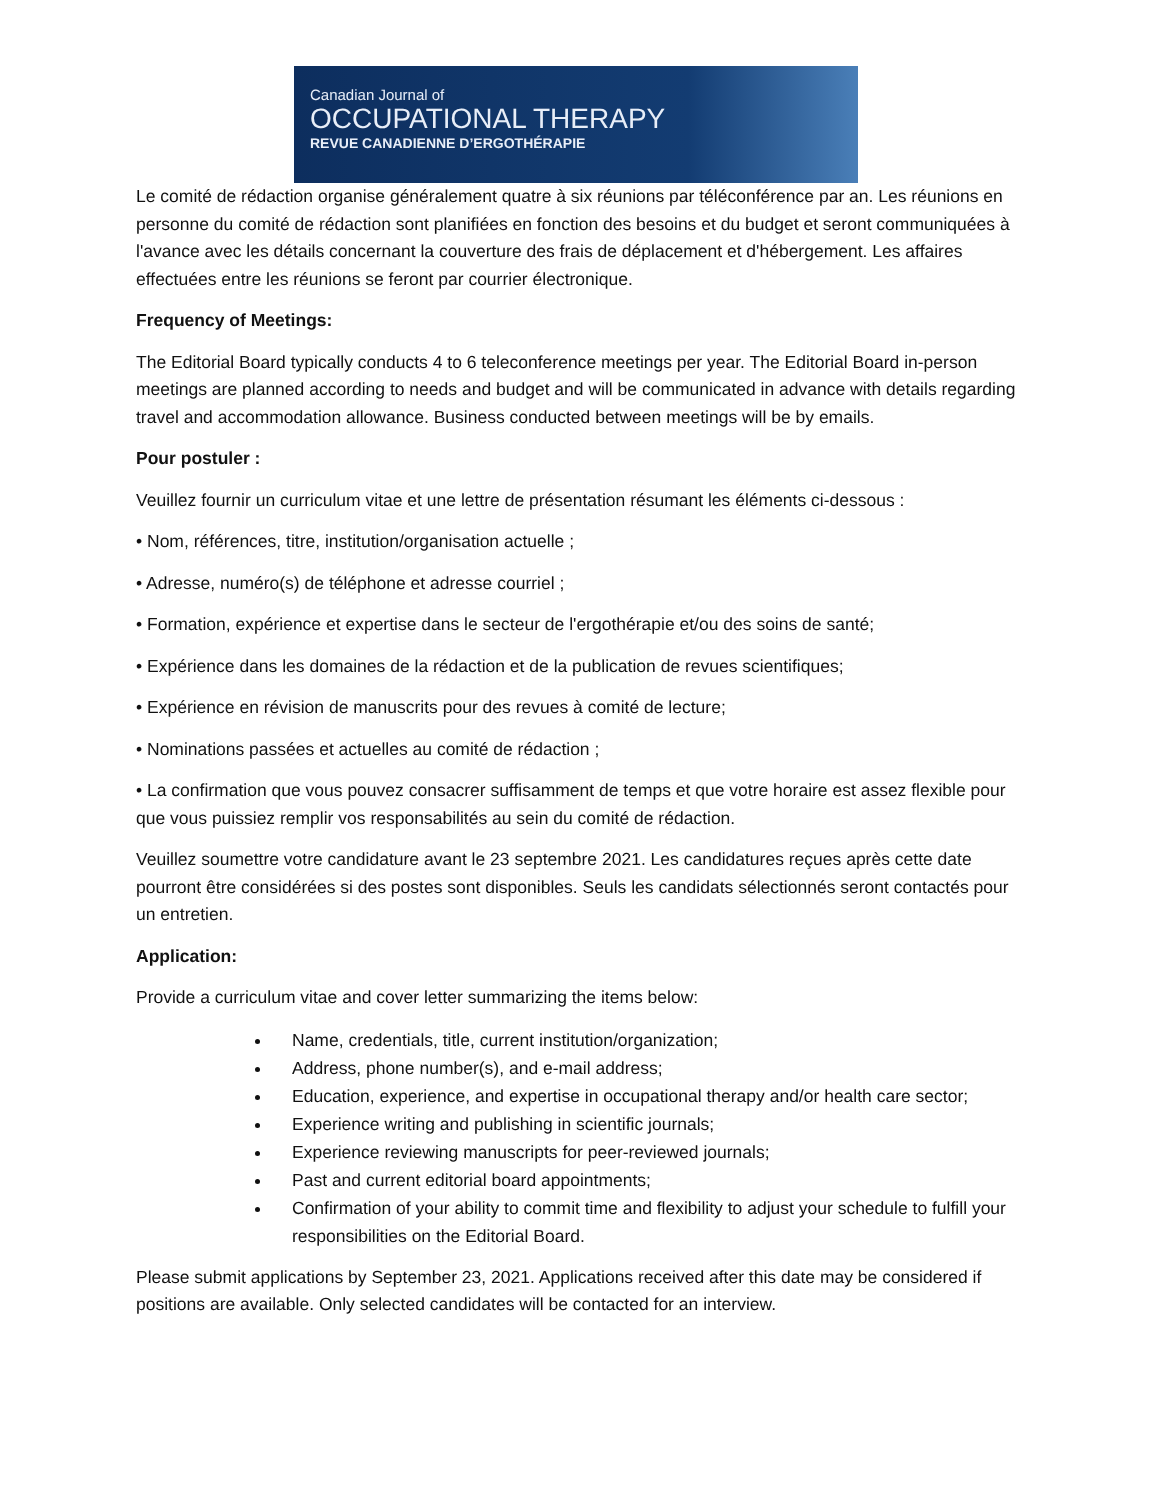Canadian Journal of
OCCUPATIONAL THERAPY
REVUE CANADIENNE D’ERGOTHÉRAPIE
Le comité de rédaction organise généralement quatre à six réunions par téléconférence par an. Les réunions en personne du comité de rédaction sont planifiées en fonction des besoins et du budget et seront communiquées à l'avance avec les détails concernant la couverture des frais de déplacement et d'hébergement. Les affaires effectuées entre les réunions se feront par courrier électronique.
Frequency of Meetings:
The Editorial Board typically conducts 4 to 6 teleconference meetings per year. The Editorial Board in-person meetings are planned according to needs and budget and will be communicated in advance with details regarding travel and accommodation allowance. Business conducted between meetings will be by emails.
Pour postuler :
Veuillez fournir un curriculum vitae et une lettre de présentation résumant les éléments ci-dessous :
• Nom, références, titre, institution/organisation actuelle ;
• Adresse, numéro(s) de téléphone et adresse courriel ;
• Formation, expérience et expertise dans le secteur de l'ergothérapie et/ou des soins de santé;
• Expérience dans les domaines de la rédaction et de la publication de revues scientifiques;
• Expérience en révision de manuscrits pour des revues à comité de lecture;
• Nominations passées et actuelles au comité de rédaction ;
• La confirmation que vous pouvez consacrer suffisamment de temps et que votre horaire est assez flexible pour que vous puissiez remplir vos responsabilités au sein du comité de rédaction.
Veuillez soumettre votre candidature avant le 23 septembre 2021. Les candidatures reçues après cette date pourront être considérées si des postes sont disponibles. Seuls les candidats sélectionnés seront contactés pour un entretien.
Application:
Provide a curriculum vitae and cover letter summarizing the items below:
Name, credentials, title, current institution/organization;
Address, phone number(s), and e-mail address;
Education, experience, and expertise in occupational therapy and/or health care sector;
Experience writing and publishing in scientific journals;
Experience reviewing manuscripts for peer-reviewed journals;
Past and current editorial board appointments;
Confirmation of your ability to commit time and flexibility to adjust your schedule to fulfill your responsibilities on the Editorial Board.
Please submit applications by September 23, 2021. Applications received after this date may be considered if positions are available. Only selected candidates will be contacted for an interview.